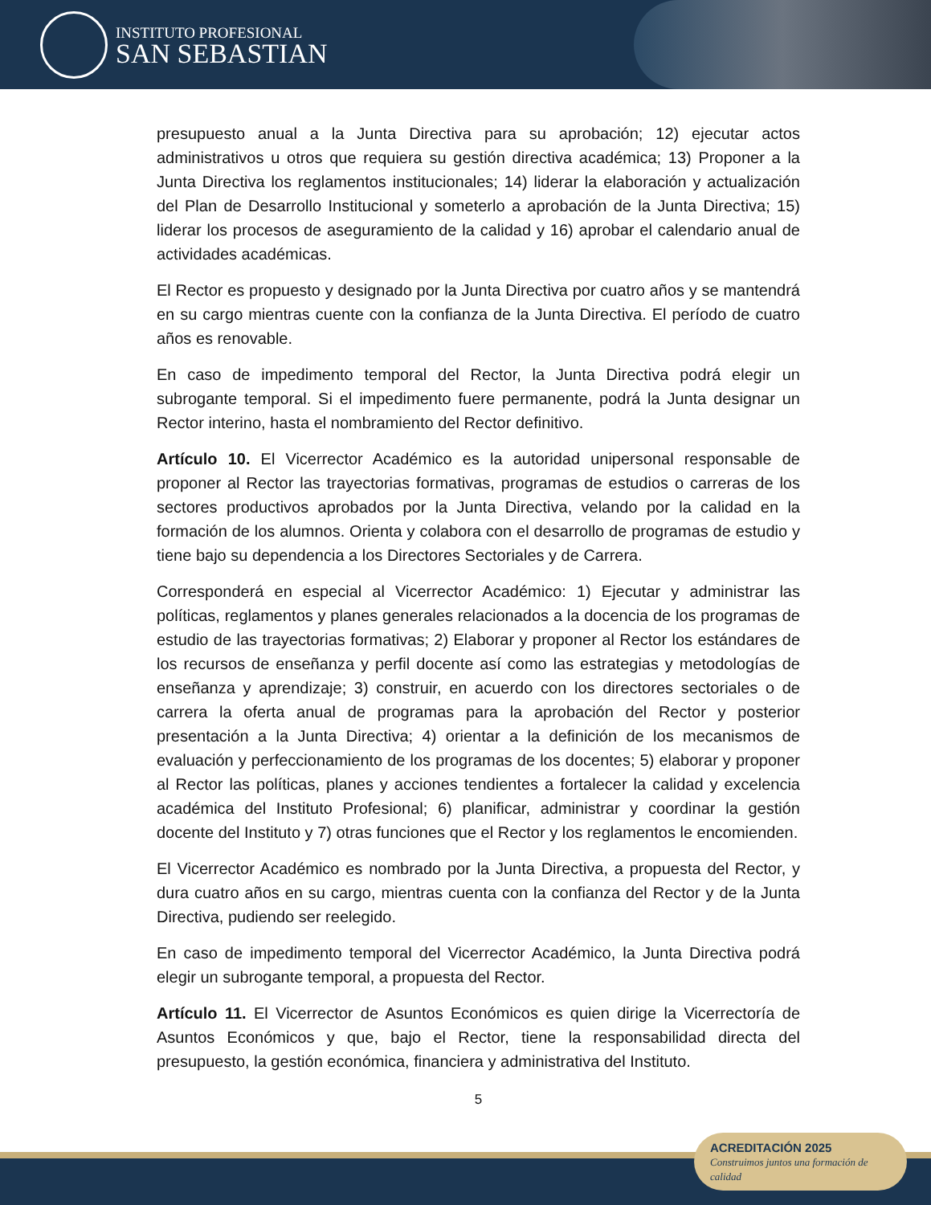INSTITUTO PROFESIONAL
SAN SEBASTIAN
presupuesto anual a la Junta Directiva para su aprobación; 12) ejecutar actos administrativos u otros que requiera su gestión directiva académica; 13) Proponer a la Junta Directiva los reglamentos institucionales; 14) liderar la elaboración y actualización del Plan de Desarrollo Institucional y someterlo a aprobación de la Junta Directiva; 15) liderar los procesos de aseguramiento de la calidad y 16) aprobar el calendario anual de actividades académicas.
El Rector es propuesto y designado por la Junta Directiva por cuatro años y se mantendrá en su cargo mientras cuente con la confianza de la Junta Directiva. El período de cuatro años es renovable.
En caso de impedimento temporal del Rector, la Junta Directiva podrá elegir un subrogante temporal. Si el impedimento fuere permanente, podrá la Junta designar un Rector interino, hasta el nombramiento del Rector definitivo.
Artículo 10. El Vicerrector Académico es la autoridad unipersonal responsable de proponer al Rector las trayectorias formativas, programas de estudios o carreras de los sectores productivos aprobados por la Junta Directiva, velando por la calidad en la formación de los alumnos. Orienta y colabora con el desarrollo de programas de estudio y tiene bajo su dependencia a los Directores Sectoriales y de Carrera.
Corresponderá en especial al Vicerrector Académico: 1) Ejecutar y administrar las políticas, reglamentos y planes generales relacionados a la docencia de los programas de estudio de las trayectorias formativas; 2) Elaborar y proponer al Rector los estándares de los recursos de enseñanza y perfil docente así como las estrategias y metodologías de enseñanza y aprendizaje; 3) construir, en acuerdo con los directores sectoriales o de carrera la oferta anual de programas para la aprobación del Rector y posterior presentación a la Junta Directiva; 4) orientar a la definición de los mecanismos de evaluación y perfeccionamiento de los programas de los docentes; 5) elaborar y proponer al Rector las políticas, planes y acciones tendientes a fortalecer la calidad y excelencia académica del Instituto Profesional; 6) planificar, administrar y coordinar la gestión docente del Instituto y 7) otras funciones que el Rector y los reglamentos le encomienden.
El Vicerrector Académico es nombrado por la Junta Directiva, a propuesta del Rector, y dura cuatro años en su cargo, mientras cuenta con la confianza del Rector y de la Junta Directiva, pudiendo ser reelegido.
En caso de impedimento temporal del Vicerrector Académico, la Junta Directiva podrá elegir un subrogante temporal, a propuesta del Rector.
Artículo 11. El Vicerrector de Asuntos Económicos es quien dirige la Vicerrectoría de Asuntos Económicos y que, bajo el Rector, tiene la responsabilidad directa del presupuesto, la gestión económica, financiera y administrativa del Instituto.
5
ACREDITACIÓN 2025
Construimos juntos una formación de calidad